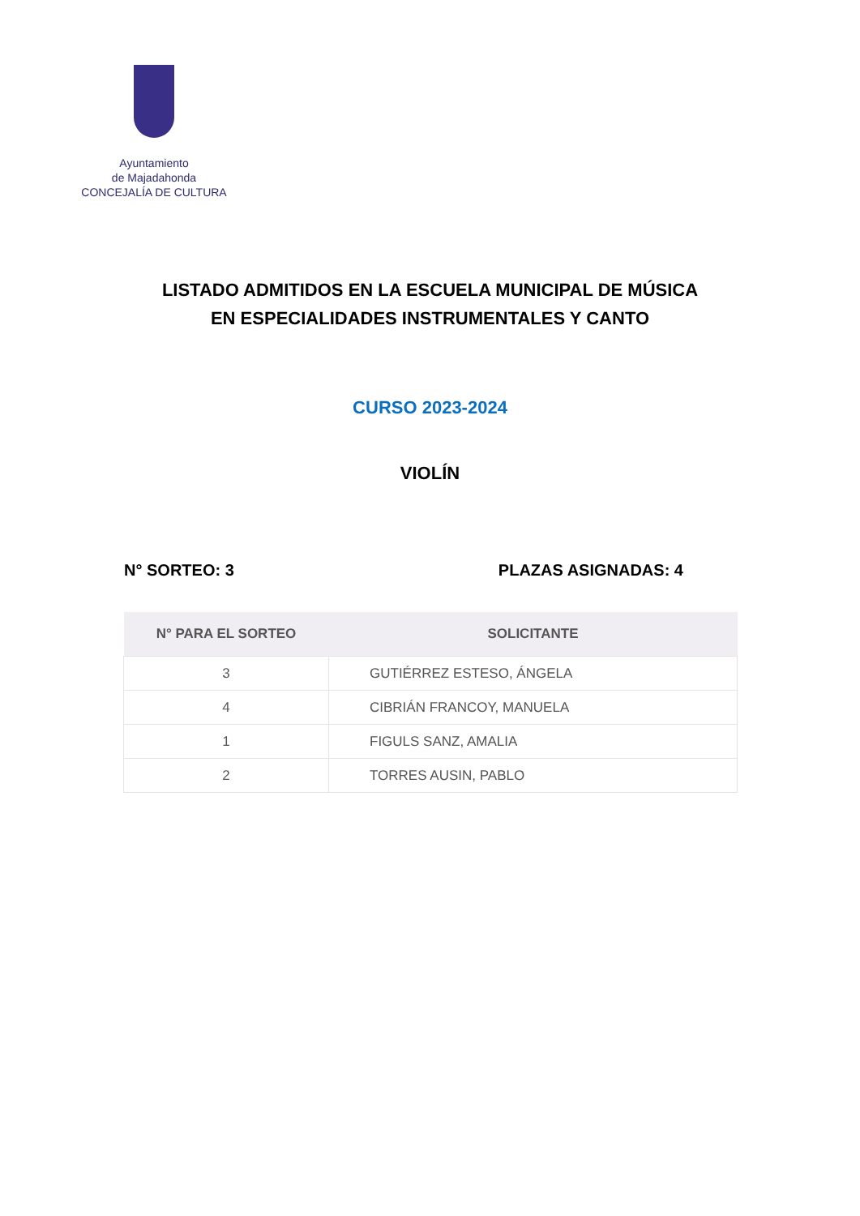Ayuntamiento
de Majadahonda
CONCEJALÍA DE CULTURA
LISTADO ADMITIDOS EN LA ESCUELA MUNICIPAL DE MÚSICA
EN ESPECIALIDADES INSTRUMENTALES Y CANTO
CURSO 2023-2024
VIOLÍN
N° SORTEO: 3 PLAZAS ASIGNADAS: 4
| N° PARA EL SORTEO | SOLICITANTE |
| --- | --- |
| 3 | GUTIÉRREZ ESTESO, ÁNGELA |
| 4 | CIBRIÁN FRANCOY, MANUELA |
| 1 | FIGULS SANZ, AMALIA |
| 2 | TORRES AUSIN, PABLO |